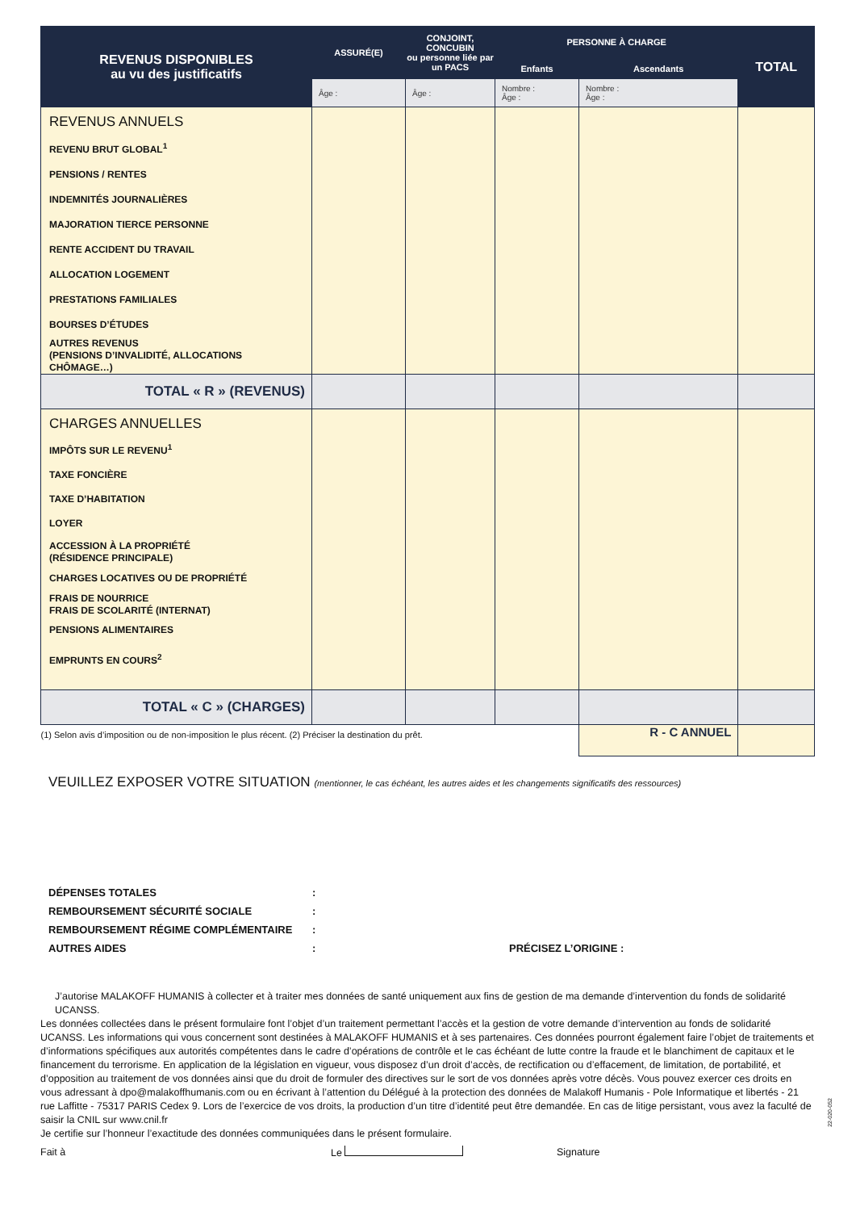| REVENUS DISPONIBLES au vu des justificatifs | ASSURÉ(E) | CONJOINT, CONCUBIN ou personne liée par un PACS | PERSONNE À CHARGE | | TOTAL |
| --- | --- | --- | --- | --- | --- |
| | | | Enfants | Ascendants | |
| | Âge : | Âge : | Nombre : Âge : | Nombre : Âge : | |
| REVENUS ANNUELS REVENU BRUT GLOBAL<sup>1</sup> PENSIONS / RENTES INDEMNITÉS JOURNALIÈRES MAJORATION TIERCE PERSONNE RENTE ACCIDENT DU TRAVAIL ALLOCATION LOGEMENT PRESTATIONS FAMILIALES BOURSES D’ÉTUDES AUTRES REVENUS (PENSIONS D’INVALIDITÉ, ALLOCATIONS CHÔMAGE…) | | | | | |
| TOTAL « R » (REVENUS) | | | | | |
| CHARGES ANNUELLES IMPÔTS SUR LE REVENU<sup>1</sup> TAXE FONCIÈRE TAXE D’HABITATION LOYER ACCESSION À LA PROPRIÉTÉ (RÉSIDENCE PRINCIPALE) CHARGES LOCATIVES OU DE PROPRIÉTÉ FRAIS DE NOURRICE FRAIS DE SCOLARITÉ (INTERNAT) PENSIONS ALIMENTAIRES EMPRUNTS EN COURS<sup>2</sup> | | | | | |
| TOTAL « C » (CHARGES) | | | | | |
| (1) Selon avis d’imposition ou de non-imposition le plus récent. (2) Préciser la destination du prêt. | | | | R - C ANNUEL | |
VEUILLEZ EXPOSER VOTRE SITUATION (mentionner, le cas échéant, les autres aides et les changements significatifs des ressources)
DÉPENSES TOTALES:
REMBOURSEMENT SÉCURITÉ SOCIALE:
REMBOURSEMENT RÉGIME COMPLÉMENTAIRE:
AUTRES AIDES: PRÉCISEZ L’ORIGINE :
J’autorise MALAKOFF HUMANIS à collecter et à traiter mes données de santé uniquement aux fins de gestion de ma demande d’intervention du fonds de solidarité UCANSS.
Les données collectées dans le présent formulaire font l’objet d’un traitement permettant l’accès et la gestion de votre demande d’intervention au fonds de solidarité UCANSS. Les informations qui vous concernent sont destinées à MALAKOFF HUMANIS et à ses partenaires. Ces données pourront également faire l’objet de traitements et d’informations spécifiques aux autorités compétentes dans le cadre d’opérations de contrôle et le cas échéant de lutte contre la fraude et le blanchiment de capitaux et le financement du terrorisme. En application de la législation en vigueur, vous disposez d’un droit d’accès, de rectification ou d’effacement, de limitation, de portabilité, et d’opposition au traitement de vos données ainsi que du droit de formuler des directives sur le sort de vos données après votre décès. Vous pouvez exercer ces droits en vous adressant à dpo@malakoffhumanis.com ou en écrivant à l’attention du Délégué à la protection des données de Malakoff Humanis - Pole Informatique et libertés - 21 rue Laffitte - 75317 PARIS Cedex 9. Lors de l’exercice de vos droits, la production d’un titre d’identité peut être demandée. En cas de litige persistant, vous avez la faculté de saisir la CNIL sur www.cnil.fr
Je certifie sur l’honneur l’exactitude des données communiquées dans le présent formulaire.
Fait à Le Signature
22-020-052